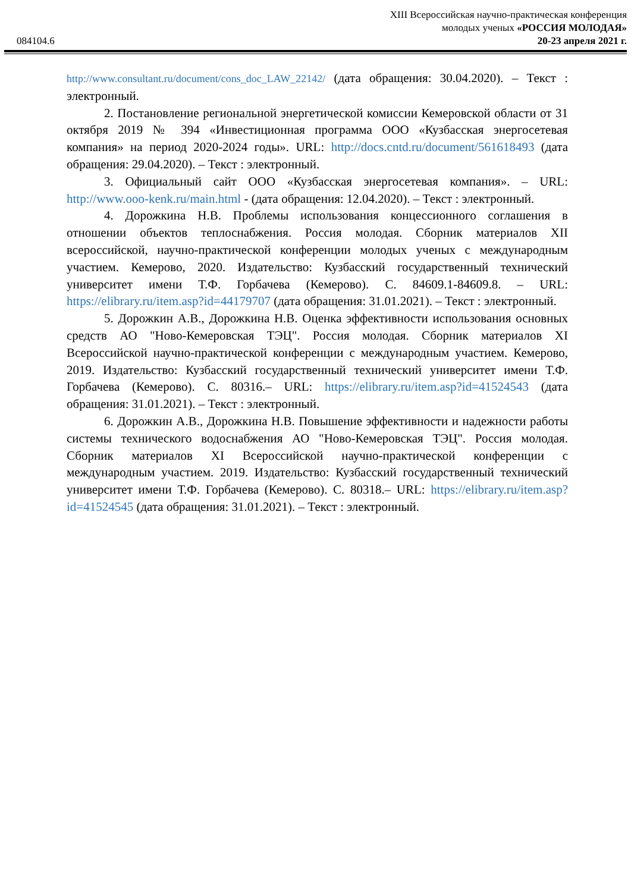XIII Всероссийская научно-практическая конференция
молодых ученых «РОССИЯ МОЛОДАЯ»
20-23 апреля 2021 г.
084104.6
http://www.consultant.ru/document/cons_doc_LAW_22142/ (дата обращения: 30.04.2020). – Текст : электронный.
2. Постановление региональной энергетической комиссии Кемеровской области от 31 октября 2019 № 394 «Инвестиционная программа ООО «Кузбасская энергосетевая компания» на период 2020-2024 годы». URL: http://docs.cntd.ru/document/561618493 (дата обращения: 29.04.2020). – Текст : электронный.
3. Официальный сайт ООО «Кузбасская энергосетевая компания». – URL: http://www.ooo-kenk.ru/main.html - (дата обращения: 12.04.2020). – Текст : электронный.
4. Дорожкина Н.В. Проблемы использования концессионного соглашения в отношении объектов теплоснабжения. Россия молодая. Сборник материалов XII всероссийской, научно-практической конференции молодых ученых с международным участием. Кемерово, 2020. Издательство: Кузбасский государственный технический университет имени Т.Ф. Горбачева (Кемерово). С. 84609.1-84609.8. – URL: https://elibrary.ru/item.asp?id=44179707 (дата обращения: 31.01.2021). – Текст : электронный.
5. Дорожкин А.В., Дорожкина Н.В. Оценка эффективности использования основных средств АО "Ново-Кемеровская ТЭЦ". Россия молодая. Сборник материалов XI Всероссийской научно-практической конференции с международным участием. Кемерово, 2019. Издательство: Кузбасский государственный технический университет имени Т.Ф. Горбачева (Кемерово). С. 80316.– URL: https://elibrary.ru/item.asp?id=41524543 (дата обращения: 31.01.2021). – Текст : электронный.
6. Дорожкин А.В., Дорожкина Н.В. Повышение эффективности и надежности работы системы технического водоснабжения АО "Ново-Кемеровская ТЭЦ". Россия молодая. Сборник материалов XI Всероссийской научно-практической конференции с международным участием. 2019. Издательство: Кузбасский государственный технический университет имени Т.Ф. Горбачева (Кемерово). С. 80318.– URL: https://elibrary.ru/item.asp?id=41524545 (дата обращения: 31.01.2021). – Текст : электронный.